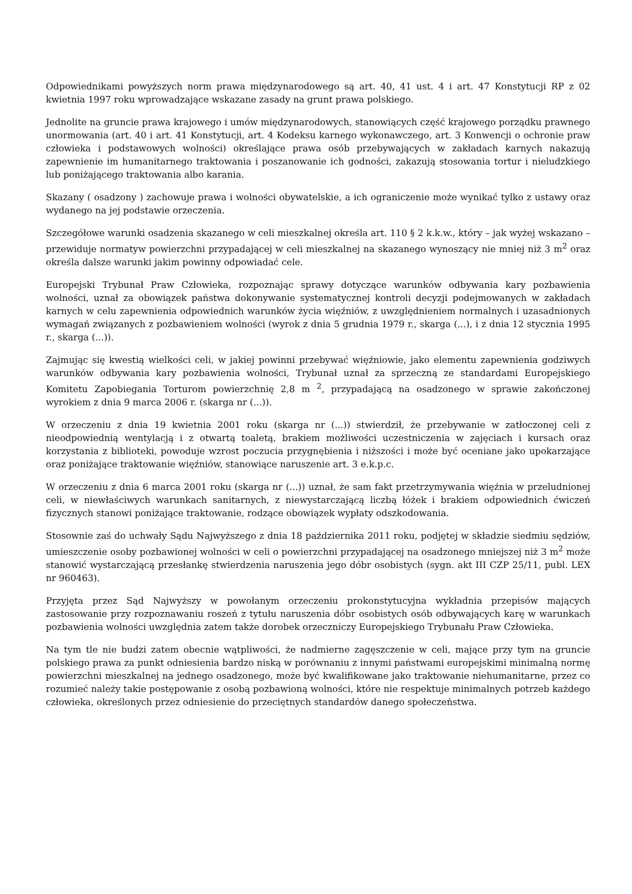Odpowiednikami powyższych norm prawa międzynarodowego są art. 40, 41 ust. 4 i art. 47 Konstytucji RP z 02 kwietnia 1997 roku wprowadzające wskazane zasady na grunt prawa polskiego.
Jednolite na gruncie prawa krajowego i umów międzynarodowych, stanowiących część krajowego porządku prawnego unormowania (art. 40 i art. 41 Konstytucji, art. 4 Kodeksu karnego wykonawczego, art. 3 Konwencji o ochronie praw człowieka i podstawowych wolności) określające prawa osób przebywających w zakładach karnych nakazują zapewnienie im humanitarnego traktowania i poszanowanie ich godności, zakazują stosowania tortur i nieludzkiego lub poniżającego traktowania albo karania.
Skazany ( osadzony ) zachowuje prawa i wolności obywatelskie, a ich ograniczenie może wynikać tylko z ustawy oraz wydanego na jej podstawie orzeczenia.
Szczegółowe warunki osadzenia skazanego w celi mieszkalnej określa art. 110 § 2 k.k.w., który – jak wyżej wskazano – przewiduje normatyw powierzchni przypadającej w celi mieszkalnej na skazanego wynoszący nie mniej niż 3 m<sup>2</sup> oraz określa dalsze warunki jakim powinny odpowiadać cele.
Europejski Trybunał Praw Człowieka, rozpoznając sprawy dotyczące warunków odbywania kary pozbawienia wolności, uznał za obowiązek państwa dokonywanie systematycznej kontroli decyzji podejmowanych w zakładach karnych w celu zapewnienia odpowiednich warunków życia więźniów, z uwzględnieniem normalnych i uzasadnionych wymagań związanych z pozbawieniem wolności (wyrok z dnia 5 grudnia 1979 r., skarga (...), i z dnia 12 stycznia 1995 r., skarga (...)).
Zajmując się kwestią wielkości celi, w jakiej powinni przebywać więźniowie, jako elementu zapewnienia godziwych warunków odbywania kary pozbawienia wolności, Trybunał uznał za sprzeczną ze standardami Europejskiego Komitetu Zapobiegania Torturom powierzchnię 2,8 m <sup>2</sup>, przypadającą na osadzonego w sprawie zakończonej wyrokiem z dnia 9 marca 2006 r. (skarga nr (...)).
W orzeczeniu z dnia 19 kwietnia 2001 roku (skarga nr (...)) stwierdził, że przebywanie w zatłoczonej celi z nieodpowiednią wentylacją i z otwartą toaletą, brakiem możliwości uczestniczenia w zajęciach i kursach oraz korzystania z biblioteki, powoduje wzrost poczucia przygnębienia i niższości i może być oceniane jako upokarzające oraz poniżające traktowanie więźniów, stanowiące naruszenie art. 3 e.k.p.c.
W orzeczeniu z dnia 6 marca 2001 roku (skarga nr (...)) uznał, że sam fakt przetrzymywania więźnia w przeludnionej celi, w niewłaściwych warunkach sanitarnych, z niewystarczającą liczbą łóżek i brakiem odpowiednich ćwiczeń fizycznych stanowi poniżające traktowanie, rodzące obowiązek wypłaty odszkodowania.
Stosownie zaś do uchwały Sądu Najwyższego z dnia 18 października 2011 roku, podjętej w składzie siedmiu sędziów, umieszczenie osoby pozbawionej wolności w celi o powierzchni przypadającej na osadzonego mniejszej niż 3 m<sup>2</sup> może stanowić wystarczającą przesłankę stwierdzenia naruszenia jego dóbr osobistych (sygn. akt III CZP 25/11, publ. LEX nr 960463).
Przyjęta przez Sąd Najwyższy w powołanym orzeczeniu prokonstytucyjna wykładnia przepisów mających zastosowanie przy rozpoznawaniu roszeń z tytułu naruszenia dóbr osobistych osób odbywających karę w warunkach pozbawienia wolności uwzględnia zatem także dorobek orzeczniczy Europejskiego Trybunału Praw Człowieka.
Na tym tle nie budzi zatem obecnie wątpliwości, że nadmierne zagęszczenie w celi, mające przy tym na gruncie polskiego prawa za punkt odniesienia bardzo niską w porównaniu z innymi państwami europejskimi minimalną normę powierzchni mieszkalnej na jednego osadzonego, może być kwalifikowane jako traktowanie niehumanitarne, przez co rozumieć należy takie postępowanie z osobą pozbawioną wolności, które nie respektuje minimalnych potrzeb każdego człowieka, określonych przez odniesienie do przeciętnych standardów danego społeczeństwa.